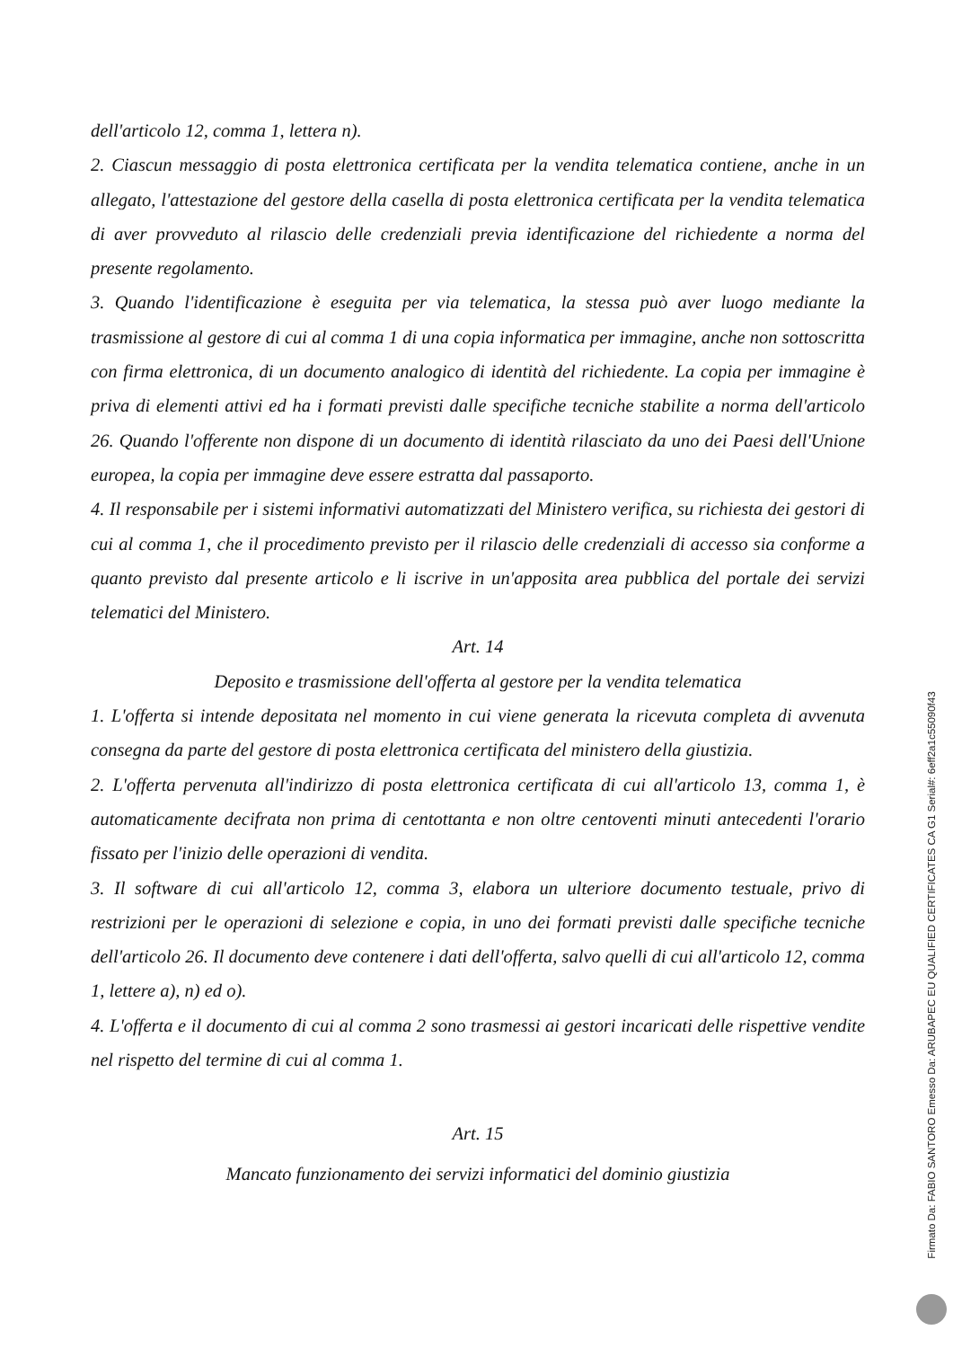dell'articolo 12, comma 1, lettera n).
2. Ciascun messaggio di posta elettronica certificata per la vendita telematica contiene, anche in un allegato, l'attestazione del gestore della casella di posta elettronica certificata per la vendita telematica di aver provveduto al rilascio delle credenziali previa identificazione del richiedente a norma del presente regolamento.
3. Quando l'identificazione è eseguita per via telematica, la stessa può aver luogo mediante la trasmissione al gestore di cui al comma 1 di una copia informatica per immagine, anche non sottoscritta con firma elettronica, di un documento analogico di identità del richiedente. La copia per immagine è priva di elementi attivi ed ha i formati previsti dalle specifiche tecniche stabilite a norma dell'articolo 26. Quando l'offerente non dispone di un documento di identità rilasciato da uno dei Paesi dell'Unione europea, la copia per immagine deve essere estratta dal passaporto.
4. Il responsabile per i sistemi informativi automatizzati del Ministero verifica, su richiesta dei gestori di cui al comma 1, che il procedimento previsto per il rilascio delle credenziali di accesso sia conforme a quanto previsto dal presente articolo e li iscrive in un'apposita area pubblica del portale dei servizi telematici del Ministero.
Art. 14
Deposito e trasmissione dell'offerta al gestore per la vendita telematica
1. L'offerta si intende depositata nel momento in cui viene generata la ricevuta completa di avvenuta consegna da parte del gestore di posta elettronica certificata del ministero della giustizia.
2. L'offerta pervenuta all'indirizzo di posta elettronica certificata di cui all'articolo 13, comma 1, è automaticamente decifrata non prima di centottanta e non oltre centoventi minuti antecedenti l'orario fissato per l'inizio delle operazioni di vendita.
3. Il software di cui all'articolo 12, comma 3, elabora un ulteriore documento testuale, privo di restrizioni per le operazioni di selezione e copia, in uno dei formati previsti dalle specifiche tecniche dell'articolo 26. Il documento deve contenere i dati dell'offerta, salvo quelli di cui all'articolo 12, comma 1, lettere a), n) ed o).
4. L'offerta e il documento di cui al comma 2 sono trasmessi ai gestori incaricati delle rispettive vendite nel rispetto del termine di cui al comma 1.
Art. 15
Mancato funzionamento dei servizi informatici del dominio giustizia
Firmato Da: FABIO SANTORO Emesso Da: ARUBAPEC EU QUALIFIED CERTIFICATES CA G1 Serial#: 6eff2a1c55090f43